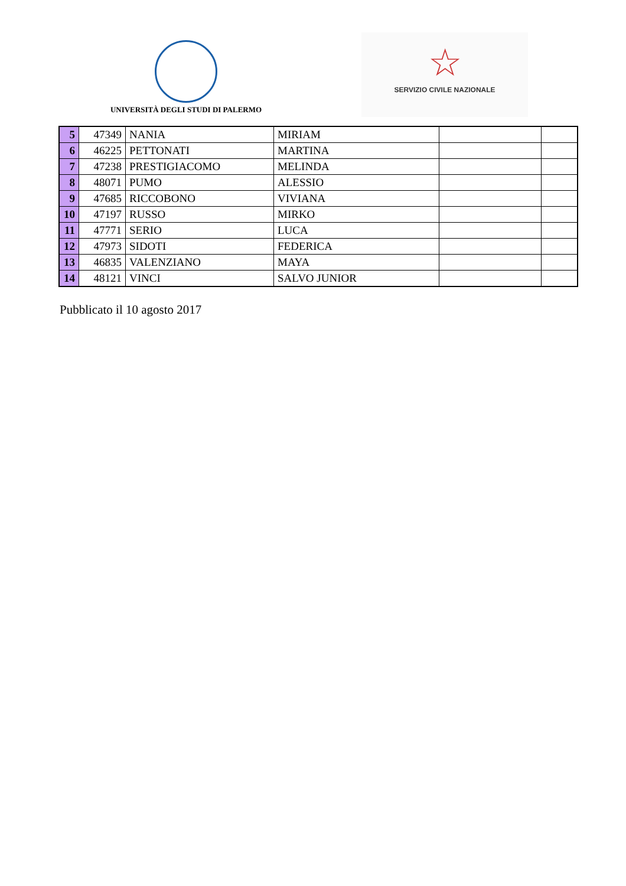UNIVERSITÀ DEGLI STUDI DI PALERMO
☆
SERVIZIO CIVILE NAZIONALE
| 5 | 47349 | NANIA | MIRIAM | | |
| 6 | 46225 | PETTONATI | MARTINA | | |
| 7 | 47238 | PRESTIGIACOMO | MELINDA | | |
| 8 | 48071 | PUMO | ALESSIO | | |
| 9 | 47685 | RICCOBONO | VIVIANA | | |
| 10 | 47197 | RUSSO | MIRKO | | |
| 11 | 47771 | SERIO | LUCA | | |
| 12 | 47973 | SIDOTI | FEDERICA | | |
| 13 | 46835 | VALENZIANO | MAYA | | |
| 14 | 48121 | VINCI | SALVO JUNIOR | | |
Pubblicato il 10 agosto 2017